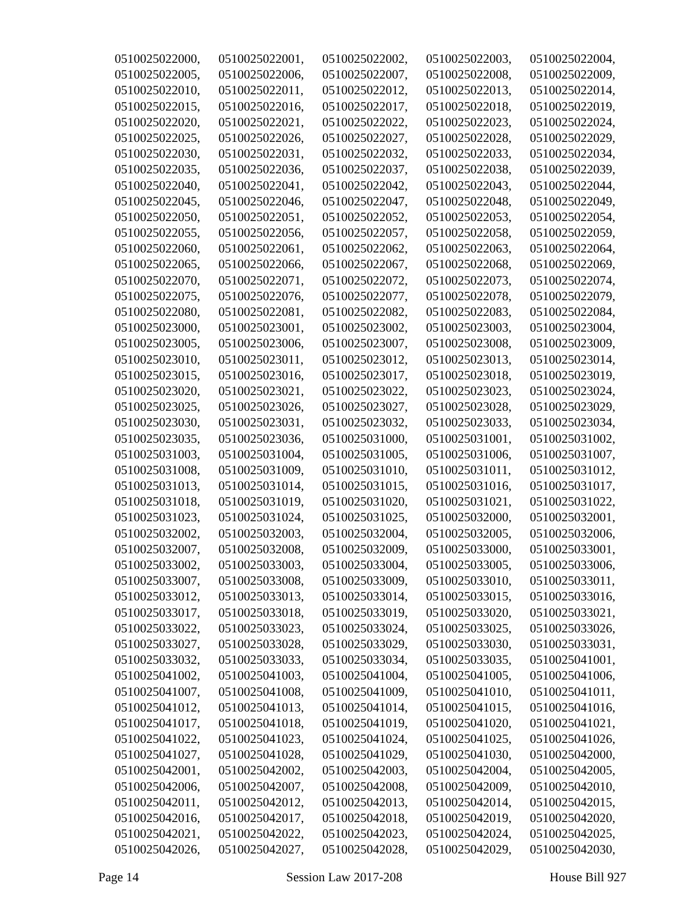0510025022000, 0510025022001, 0510025022002, 0510025022003, 0510025022004,
0510025022005, 0510025022006, 0510025022007, 0510025022008, 0510025022009,
0510025022010, 0510025022011, 0510025022012, 0510025022013, 0510025022014,
0510025022015, 0510025022016, 0510025022017, 0510025022018, 0510025022019,
0510025022020, 0510025022021, 0510025022022, 0510025022023, 0510025022024,
0510025022025, 0510025022026, 0510025022027, 0510025022028, 0510025022029,
0510025022030, 0510025022031, 0510025022032, 0510025022033, 0510025022034,
0510025022035, 0510025022036, 0510025022037, 0510025022038, 0510025022039,
0510025022040, 0510025022041, 0510025022042, 0510025022043, 0510025022044,
0510025022045, 0510025022046, 0510025022047, 0510025022048, 0510025022049,
0510025022050, 0510025022051, 0510025022052, 0510025022053, 0510025022054,
0510025022055, 0510025022056, 0510025022057, 0510025022058, 0510025022059,
0510025022060, 0510025022061, 0510025022062, 0510025022063, 0510025022064,
0510025022065, 0510025022066, 0510025022067, 0510025022068, 0510025022069,
0510025022070, 0510025022071, 0510025022072, 0510025022073, 0510025022074,
0510025022075, 0510025022076, 0510025022077, 0510025022078, 0510025022079,
0510025022080, 0510025022081, 0510025022082, 0510025022083, 0510025022084,
0510025023000, 0510025023001, 0510025023002, 0510025023003, 0510025023004,
0510025023005, 0510025023006, 0510025023007, 0510025023008, 0510025023009,
0510025023010, 0510025023011, 0510025023012, 0510025023013, 0510025023014,
0510025023015, 0510025023016, 0510025023017, 0510025023018, 0510025023019,
0510025023020, 0510025023021, 0510025023022, 0510025023023, 0510025023024,
0510025023025, 0510025023026, 0510025023027, 0510025023028, 0510025023029,
0510025023030, 0510025023031, 0510025023032, 0510025023033, 0510025023034,
0510025023035, 0510025023036, 0510025031000, 0510025031001, 0510025031002,
0510025031003, 0510025031004, 0510025031005, 0510025031006, 0510025031007,
0510025031008, 0510025031009, 0510025031010, 0510025031011, 0510025031012,
0510025031013, 0510025031014, 0510025031015, 0510025031016, 0510025031017,
0510025031018, 0510025031019, 0510025031020, 0510025031021, 0510025031022,
0510025031023, 0510025031024, 0510025031025, 0510025032000, 0510025032001,
0510025032002, 0510025032003, 0510025032004, 0510025032005, 0510025032006,
0510025032007, 0510025032008, 0510025032009, 0510025033000, 0510025033001,
0510025033002, 0510025033003, 0510025033004, 0510025033005, 0510025033006,
0510025033007, 0510025033008, 0510025033009, 0510025033010, 0510025033011,
0510025033012, 0510025033013, 0510025033014, 0510025033015, 0510025033016,
0510025033017, 0510025033018, 0510025033019, 0510025033020, 0510025033021,
0510025033022, 0510025033023, 0510025033024, 0510025033025, 0510025033026,
0510025033027, 0510025033028, 0510025033029, 0510025033030, 0510025033031,
0510025033032, 0510025033033, 0510025033034, 0510025033035, 0510025041001,
0510025041002, 0510025041003, 0510025041004, 0510025041005, 0510025041006,
0510025041007, 0510025041008, 0510025041009, 0510025041010, 0510025041011,
0510025041012, 0510025041013, 0510025041014, 0510025041015, 0510025041016,
0510025041017, 0510025041018, 0510025041019, 0510025041020, 0510025041021,
0510025041022, 0510025041023, 0510025041024, 0510025041025, 0510025041026,
0510025041027, 0510025041028, 0510025041029, 0510025041030, 0510025042000,
0510025042001, 0510025042002, 0510025042003, 0510025042004, 0510025042005,
0510025042006, 0510025042007, 0510025042008, 0510025042009, 0510025042010,
0510025042011, 0510025042012, 0510025042013, 0510025042014, 0510025042015,
0510025042016, 0510025042017, 0510025042018, 0510025042019, 0510025042020,
0510025042021, 0510025042022, 0510025042023, 0510025042024, 0510025042025,
0510025042026, 0510025042027, 0510025042028, 0510025042029, 0510025042030,
Page 14 Session Law 2017-208 House Bill 927